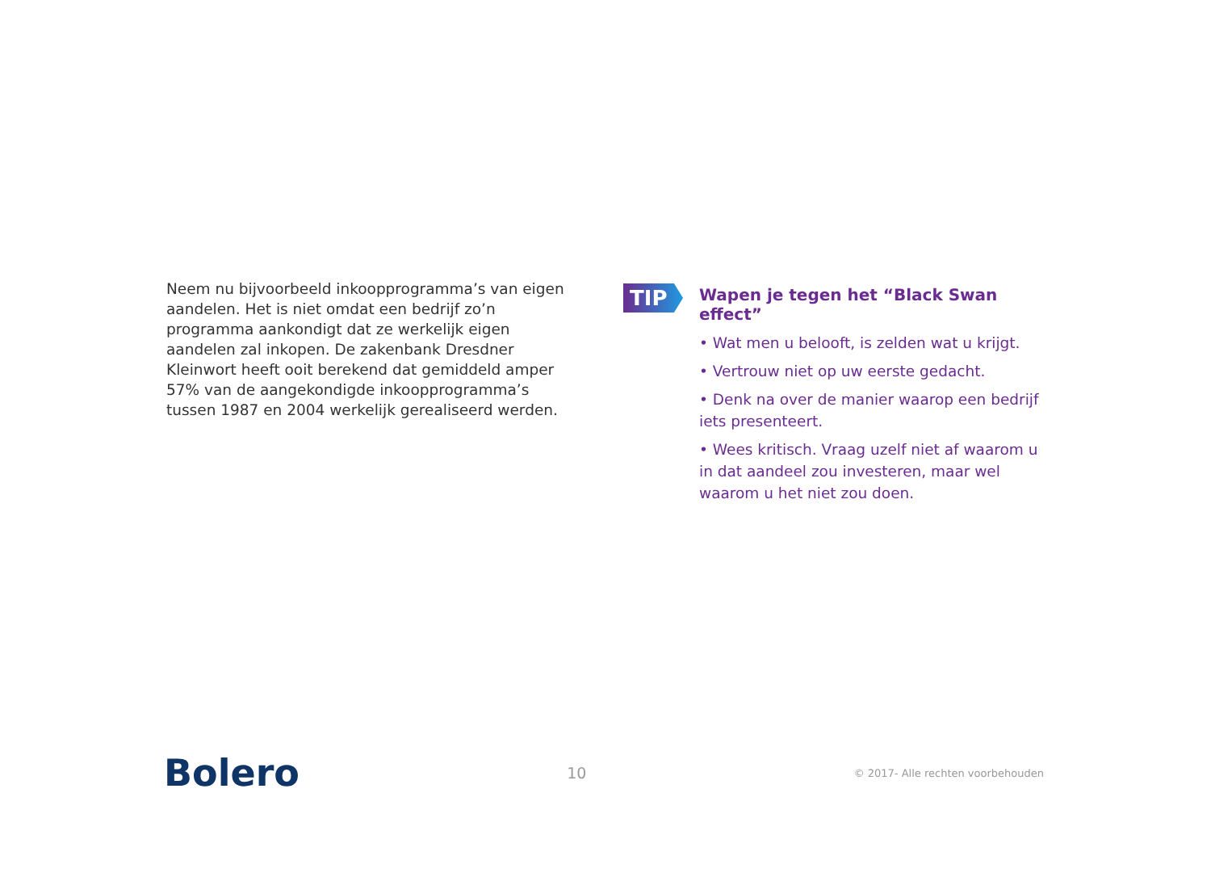Neem nu bijvoorbeeld inkoopprogramma’s van eigen aandelen. Het is niet omdat een bedrijf zo’n programma aankondigt dat ze werkelijk eigen aandelen zal inkopen. De zakenbank Dresdner Kleinwort heeft ooit berekend dat gemiddeld amper 57% van de aangekondigde inkoopprogramma’s tussen 1987 en 2004 werkelijk gerealiseerd werden.
TIP
Wapen je tegen het “Black Swan effect”
• Wat men u belooft, is zelden wat u krijgt.
• Vertrouw niet op uw eerste gedacht.
• Denk na over de manier waarop een bedrijf iets presenteert.
• Wees kritisch. Vraag uzelf niet af waarom u in dat aandeel zou investeren, maar wel waarom u het niet zou doen.
Bolero
10
© 2017- Alle rechten voorbehouden